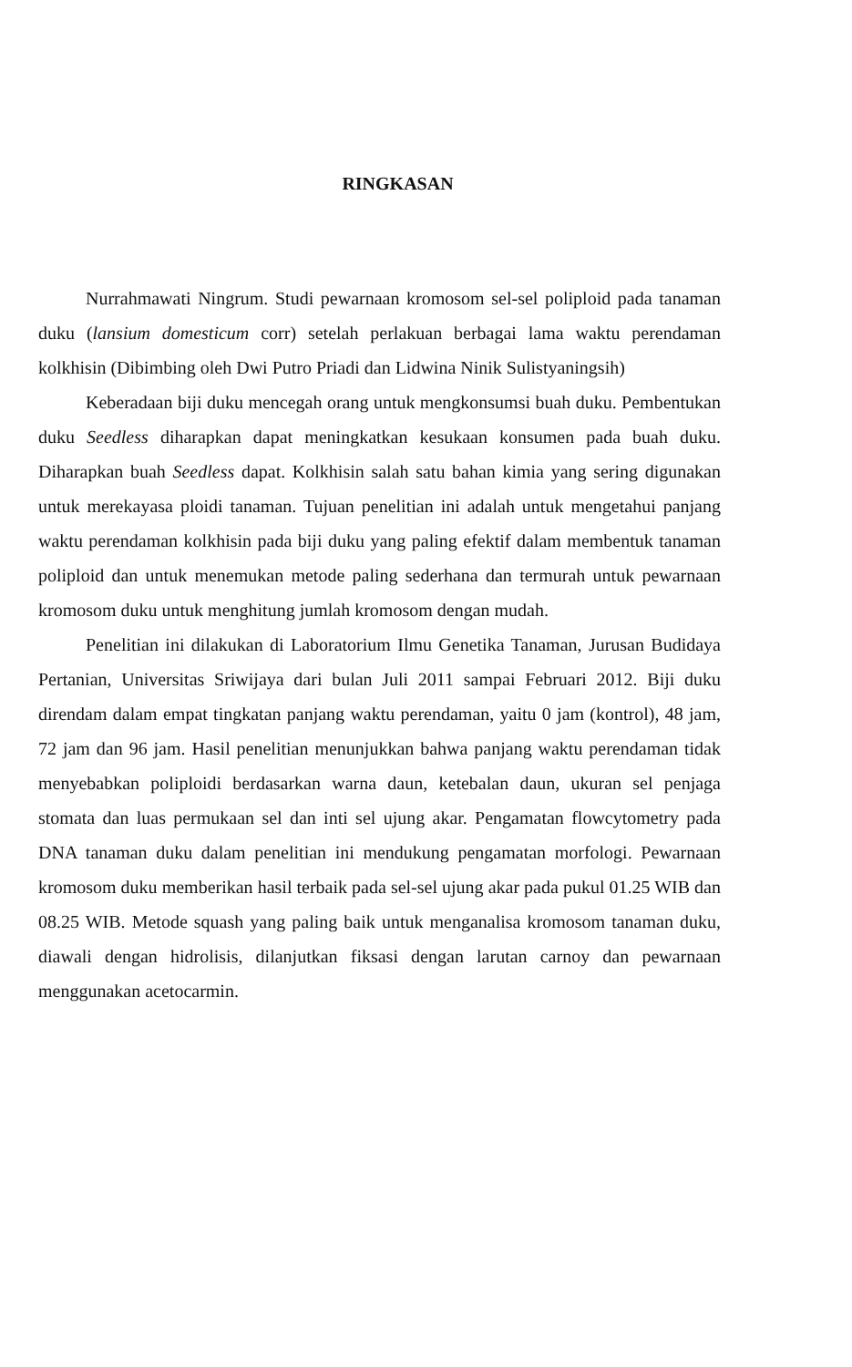RINGKASAN
Nurrahmawati Ningrum. Studi pewarnaan kromosom sel-sel poliploid pada tanaman duku (lansium domesticum corr) setelah perlakuan berbagai lama waktu perendaman kolkhisin (Dibimbing oleh Dwi Putro Priadi dan Lidwina Ninik Sulistyaningsih)
Keberadaan biji duku mencegah orang untuk mengkonsumsi buah duku. Pembentukan duku Seedless diharapkan dapat meningkatkan kesukaan konsumen pada buah duku. Diharapkan buah Seedless dapat. Kolkhisin salah satu bahan kimia yang sering digunakan untuk merekayasa ploidi tanaman. Tujuan penelitian ini adalah untuk mengetahui panjang waktu perendaman kolkhisin pada biji duku yang paling efektif dalam membentuk tanaman poliploid dan untuk menemukan metode paling sederhana dan termurah untuk pewarnaan kromosom duku untuk menghitung jumlah kromosom dengan mudah.
Penelitian ini dilakukan di Laboratorium Ilmu Genetika Tanaman, Jurusan Budidaya Pertanian, Universitas Sriwijaya dari bulan Juli 2011 sampai Februari 2012. Biji duku direndam dalam empat tingkatan panjang waktu perendaman, yaitu 0 jam (kontrol), 48 jam, 72 jam dan 96 jam. Hasil penelitian menunjukkan bahwa panjang waktu perendaman tidak menyebabkan poliploidi berdasarkan warna daun, ketebalan daun, ukuran sel penjaga stomata dan luas permukaan sel dan inti sel ujung akar. Pengamatan flowcytometry pada DNA tanaman duku dalam penelitian ini mendukung pengamatan morfologi. Pewarnaan kromosom duku memberikan hasil terbaik pada sel-sel ujung akar pada pukul 01.25 WIB dan 08.25 WIB. Metode squash yang paling baik untuk menganalisa kromosom tanaman duku, diawali dengan hidrolisis, dilanjutkan fiksasi dengan larutan carnoy dan pewarnaan menggunakan acetocarmin.